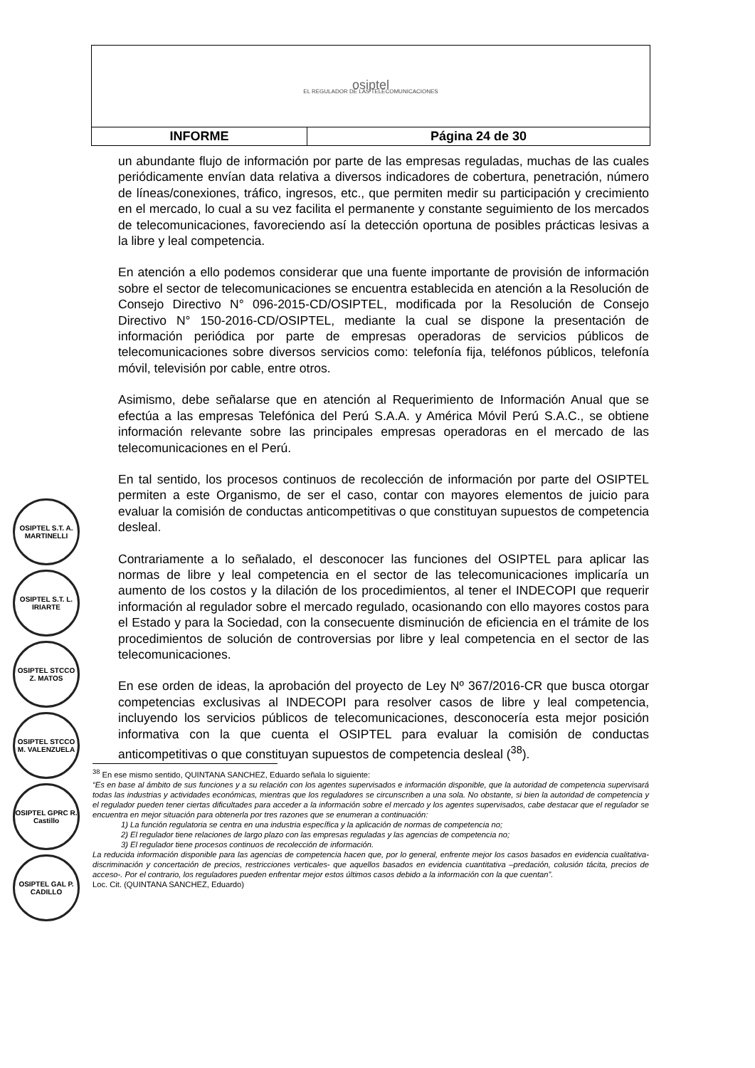| osiptel EL REGULADOR DE LAS TELECOMUNICACIONES | |
| INFORME | Página 24 de 30 |
un abundante flujo de información por parte de las empresas reguladas, muchas de las cuales periódicamente envían data relativa a diversos indicadores de cobertura, penetración, número de líneas/conexiones, tráfico, ingresos, etc., que permiten medir su participación y crecimiento en el mercado, lo cual a su vez facilita el permanente y constante seguimiento de los mercados de telecomunicaciones, favoreciendo así la detección oportuna de posibles prácticas lesivas a la libre y leal competencia.
En atención a ello podemos considerar que una fuente importante de provisión de información sobre el sector de telecomunicaciones se encuentra establecida en atención a la Resolución de Consejo Directivo N° 096-2015-CD/OSIPTEL, modificada por la Resolución de Consejo Directivo N° 150-2016-CD/OSIPTEL, mediante la cual se dispone la presentación de información periódica por parte de empresas operadoras de servicios públicos de telecomunicaciones sobre diversos servicios como: telefonía fija, teléfonos públicos, telefonía móvil, televisión por cable, entre otros.
Asimismo, debe señalarse que en atención al Requerimiento de Información Anual que se efectúa a las empresas Telefónica del Perú S.A.A. y América Móvil Perú S.A.C., se obtiene información relevante sobre las principales empresas operadoras en el mercado de las telecomunicaciones en el Perú.
En tal sentido, los procesos continuos de recolección de información por parte del OSIPTEL permiten a este Organismo, de ser el caso, contar con mayores elementos de juicio para evaluar la comisión de conductas anticompetitivas o que constituyan supuestos de competencia desleal.
Contrariamente a lo señalado, el desconocer las funciones del OSIPTEL para aplicar las normas de libre y leal competencia en el sector de las telecomunicaciones implicaría un aumento de los costos y la dilación de los procedimientos, al tener el INDECOPI que requerir información al regulador sobre el mercado regulado, ocasionando con ello mayores costos para el Estado y para la Sociedad, con la consecuente disminución de eficiencia en el trámite de los procedimientos de solución de controversias por libre y leal competencia en el sector de las telecomunicaciones.
En ese orden de ideas, la aprobación del proyecto de Ley Nº 367/2016-CR que busca otorgar competencias exclusivas al INDECOPI para resolver casos de libre y leal competencia, incluyendo los servicios públicos de telecomunicaciones, desconocería esta mejor posición informativa con la que cuenta el OSIPTEL para evaluar la comisión de conductas anticompetitivas o que constituyan supuestos de competencia desleal (<sup>38</sup>).
OSIPTEL S.T. A. MARTINELLI
OSIPTEL S.T. L. IRIARTE
OSIPTEL STCCO Z. MATOS
OSIPTEL STCCO M. VALENZUELA
OSIPTEL GPRC R. Castillo
OSIPTEL GAL P. CADILLO
<sup>38</sup> En ese mismo sentido, QUINTANA SANCHEZ, Eduardo señala lo siguiente:
“Es en base al ámbito de sus funciones y a su relación con los agentes supervisados e información disponible, que la autoridad de competencia supervisará todas las industrias y actividades económicas, mientras que los reguladores se circunscriben a una sola. No obstante, si bien la autoridad de competencia y el regulador pueden tener ciertas dificultades para acceder a la información sobre el mercado y los agentes supervisados, cabe destacar que el regulador se encuentra en mejor situación para obtenerla por tres razones que se enumeran a continuación:
1) La función regulatoria se centra en una industria específica y la aplicación de normas de competencia no;
2) El regulador tiene relaciones de largo plazo con las empresas reguladas y las agencias de competencia no;
3) El regulador tiene procesos continuos de recolección de información.
La reducida información disponible para las agencias de competencia hacen que, por lo general, enfrente mejor los casos basados en evidencia cualitativa- discriminación y concertación de precios, restricciones verticales- que aquellos basados en evidencia cuantitativa –predación, colusión tácita, precios de acceso-. Por el contrario, los reguladores pueden enfrentar mejor estos últimos casos debido a la información con la que cuentan”.
Loc. Cit. (QUINTANA SANCHEZ, Eduardo)